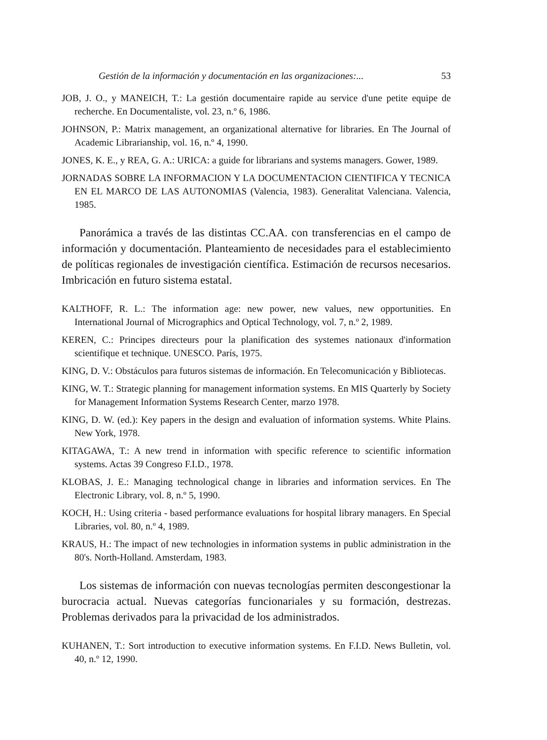Gestión de la información y documentación en las organizaciones:... 53
JOB, J. O., y MANEICH, T.: La gestión documentaire rapide au service d'une petite equipe de recherche. En Documentaliste, vol. 23, n.º 6, 1986.
JOHNSON, P.: Matrix management, an organizational alternative for libraries. En The Journal of Academic Librarianship, vol. 16, n.º 4, 1990.
JONES, K. E., y REA, G. A.: URICA: a guide for librarians and systems managers. Gower, 1989.
JORNADAS SOBRE LA INFORMACION Y LA DOCUMENTACION CIENTIFICA Y TECNICA EN EL MARCO DE LAS AUTONOMIAS (Valencia, 1983). Generalitat Valenciana. Valencia, 1985.
Panorámica a través de las distintas CC.AA. con transferencias en el campo de información y documentación. Planteamiento de necesidades para el establecimiento de políticas regionales de investigación científica. Estimación de recursos necesarios. Imbricación en futuro sistema estatal.
KALTHOFF, R. L.: The information age: new power, new values, new opportunities. En International Journal of Micrographics and Optical Technology, vol. 7, n.º 2, 1989.
KEREN, C.: Principes directeurs pour la planification des systemes nationaux d'information scientifique et technique. UNESCO. París, 1975.
KING, D. V.: Obstáculos para futuros sistemas de información. En Telecomunicación y Bibliotecas.
KING, W. T.: Strategic planning for management information systems. En MIS Quarterly by Society for Management Information Systems Research Center, marzo 1978.
KING, D. W. (ed.): Key papers in the design and evaluation of information systems. White Plains. New York, 1978.
KITAGAWA, T.: A new trend in information with specific reference to scientific information systems. Actas 39 Congreso F.I.D., 1978.
KLOBAS, J. E.: Managing technological change in libraries and information services. En The Electronic Library, vol. 8, n.º 5, 1990.
KOCH, H.: Using criteria - based performance evaluations for hospital library managers. En Special Libraries, vol. 80, n.º 4, 1989.
KRAUS, H.: The impact of new technologies in information systems in public administration in the 80's. North-Holland. Amsterdam, 1983.
Los sistemas de información con nuevas tecnologías permiten descongestionar la burocracia actual. Nuevas categorías funcionariales y su formación, destrezas. Problemas derivados para la privacidad de los administrados.
KUHANEN, T.: Sort introduction to executive information systems. En F.I.D. News Bulletin, vol. 40, n.º 12, 1990.